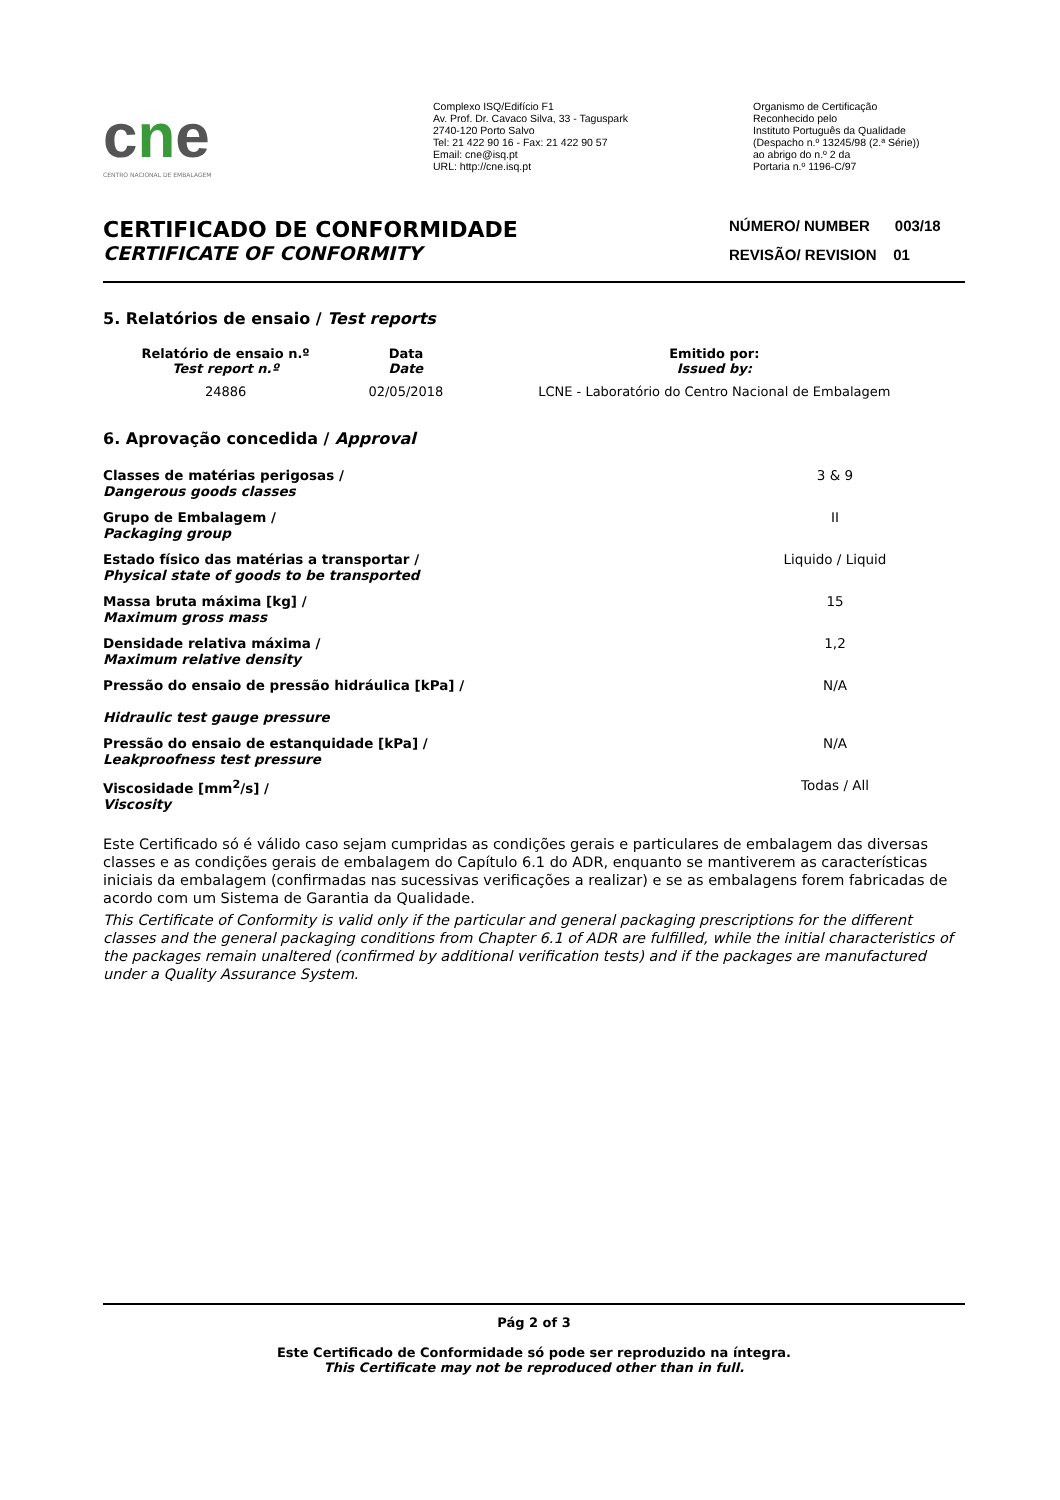cne
CENTRO NACIONAL DE EMBALAGEM
Complexo ISQ/Edifício F1
Av. Prof. Dr. Cavaco Silva, 33 - Taguspark
2740-120 Porto Salvo
Tel: 21 422 90 16 - Fax: 21 422 90 57
Email: cne@isq.pt
URL: http://cne.isq.pt
Organismo de Certificação
Reconhecido pelo
Instituto Português da Qualidade
(Despacho n.º 13245/98 (2.ª Série))
ao abrigo do n.º 2 da
Portaria n.º 1196-C/97
CERTIFICADO DE CONFORMIDADE
CERTIFICATE OF CONFORMITY
NÚMERO/ NUMBER 003/18
REVISÃO/ REVISION 01
5. Relatórios de ensaio / Test reports
| Relatório de ensaio n.º Test report n.º | Data Date | Emitido por: Issued by: |
| --- | --- | --- |
| 24886 | 02/05/2018 | LCNE - Laboratório do Centro Nacional de Embalagem |
6. Aprovação concedida / Approval
| Classes de matérias perigosas / Dangerous goods classes | 3 & 9 |
| Grupo de Embalagem / Packaging group | II |
| Estado físico das matérias a transportar / Physical state of goods to be transported | Liquido / Liquid |
| Massa bruta máxima [kg] / Maximum gross mass | 15 |
| Densidade relativa máxima / Maximum relative density | 1,2 |
| Pressão do ensaio de pressão hidráulica [kPa] / Hidraulic test gauge pressure | N/A |
| Pressão do ensaio de estanquidade [kPa] / Leakproofness test pressure | N/A |
| Viscosidade [mm<sup>2</sup>/s] / Viscosity | Todas / All |
Este Certificado só é válido caso sejam cumpridas as condições gerais e particulares de embalagem das diversas classes e as condições gerais de embalagem do Capítulo 6.1 do ADR, enquanto se mantiverem as características iniciais da embalagem (confirmadas nas sucessivas verificações a realizar) e se as embalagens forem fabricadas de acordo com um Sistema de Garantia da Qualidade.
This Certificate of Conformity is valid only if the particular and general packaging prescriptions for the different classes and the general packaging conditions from Chapter 6.1 of ADR are fulfilled, while the initial characteristics of the packages remain unaltered (confirmed by additional verification tests) and if the packages are manufactured under a Quality Assurance System.
Pág 2 of 3
Este Certificado de Conformidade só pode ser reproduzido na íntegra.
This Certificate may not be reproduced other than in full.